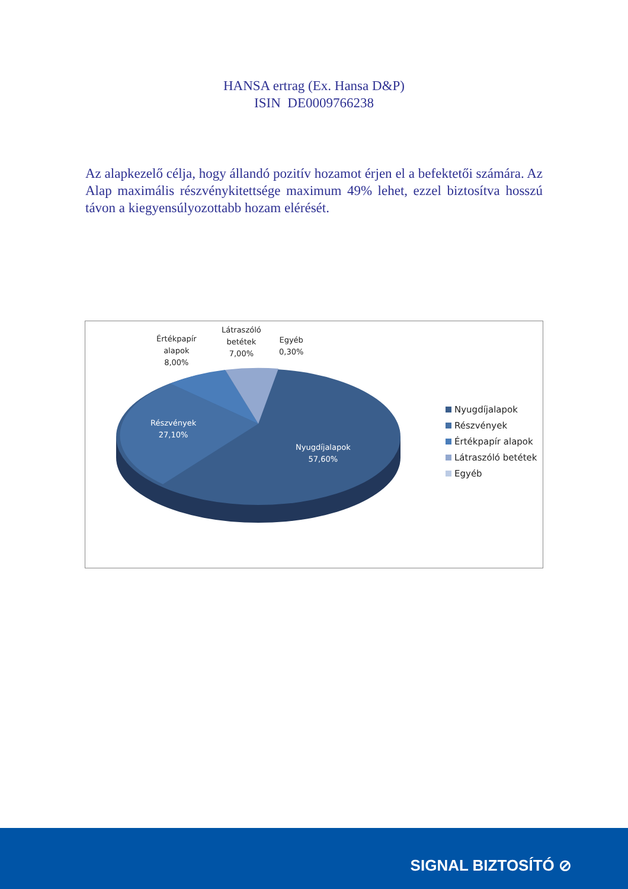HANSA ertrag (Ex. Hansa D&P)
ISIN DE0009766238
Az alapkezelő célja, hogy állandó pozitív hozamot érjen el a befektetői számára. Az Alap maximális részvénykitettsége maximum 49% lehet, ezzel biztosítva hosszú távon a kiegyensúlyozottabb hozam elérését.
Értékpapír
alapok
8,00%
Látraszóló
betétek
7,00%
Egyéb
0,30%
Részvények
27,10%
Nyugdíjalapok
57,60%
Nyugdíjalapok
Részvények
Értékpapír alapok
Látraszóló betétek
Egyéb
SIGNAL BIZTOSÍTÓ ⊘